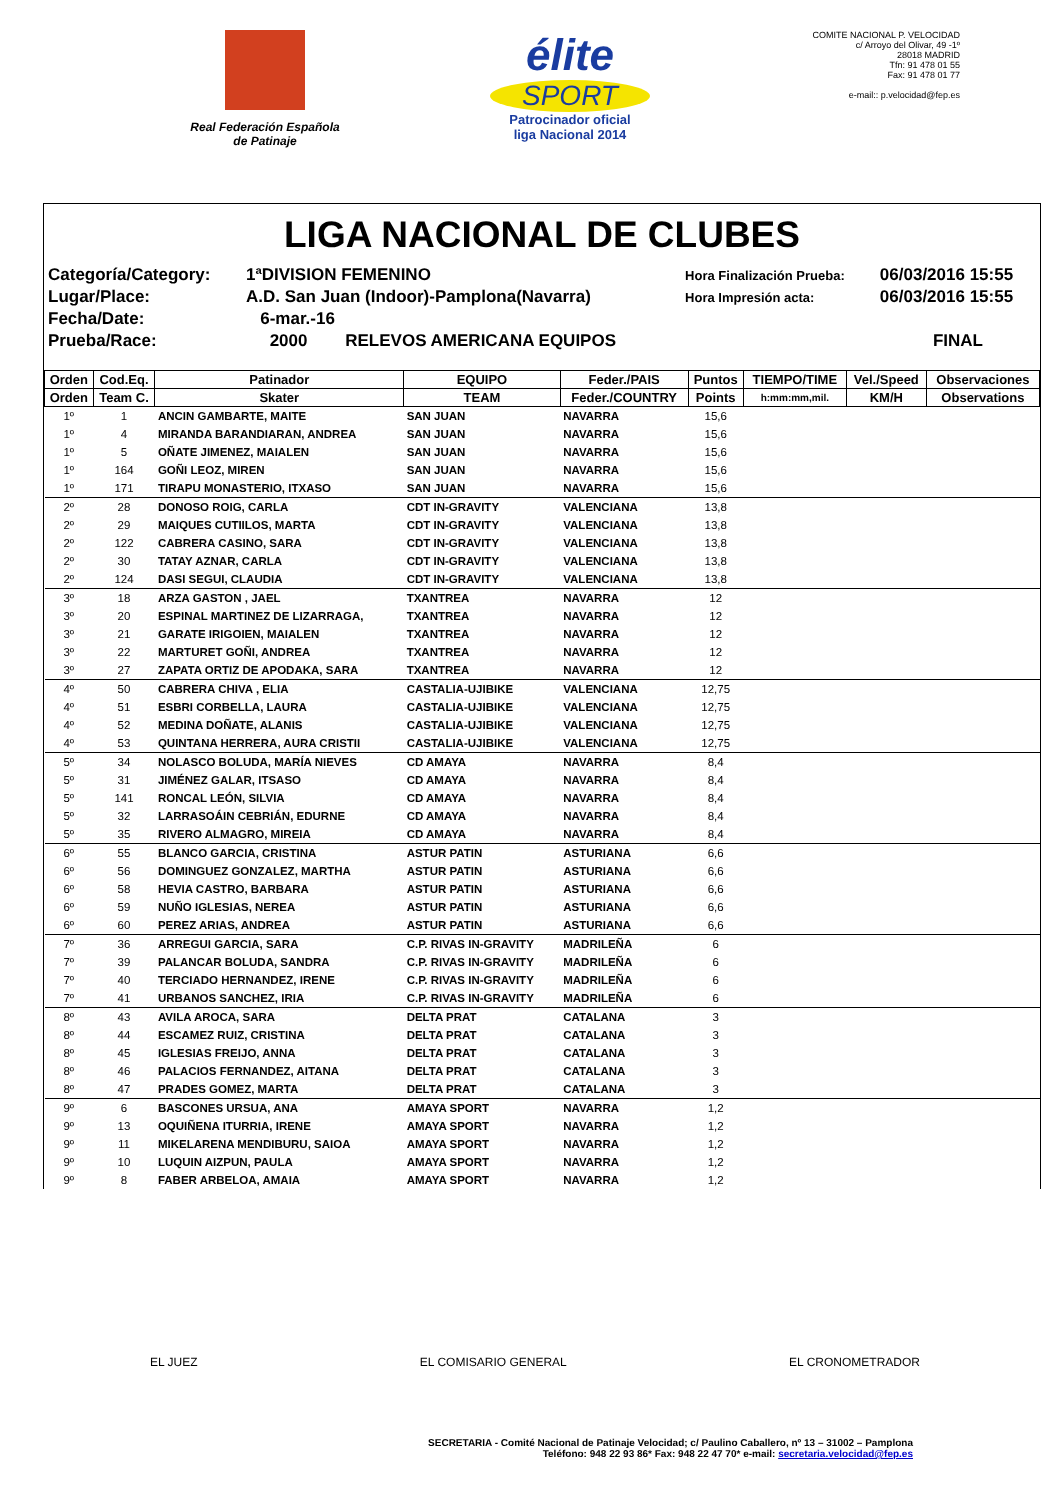Real Federación Española
de Patinaje
élite
SPORT
Patrocinador oficial
liga Nacional 2014
COMITE NACIONAL P. VELOCIDAD
c/ Arroyo del Olivar, 49 -1º
28018 MADRID
Tfn: 91 478 01 55
Fax: 91 478 01 77
e-mail:: p.velocidad@fep.es
LIGA NACIONAL DE CLUBES
| Categoría/Category: | 1ªDIVISION FEMENINO | Hora Finalización Prueba: | 06/03/2016 15:55 |
| Lugar/Place: | A.D. San Juan (Indoor)-Pamplona(Navarra) | Hora Impresión acta: | 06/03/2016 15:55 |
| Fecha/Date: | 6-mar.-16 | | |
| Prueba/Race: | 2000 RELEVOS AMERICANA EQUIPOS | | FINAL |
| Orden | Cod.Eq. | Patinador | EQUIPO | Feder./PAIS | Puntos | TIEMPO/TIME | Vel./Speed | Observaciones |
| --- | --- | --- | --- | --- | --- | --- | --- | --- |
| Orden | Team C. | Skater | TEAM | Feder./COUNTRY | Points | h:mm:mm,mil. | KM/H | Observations |
| 1º | 1 | ANCIN GAMBARTE, MAITE | SAN JUAN | NAVARRA | 15,6 | | | |
| 1º | 4 | MIRANDA BARANDIARAN, ANDREA | SAN JUAN | NAVARRA | 15,6 | | | |
| 1º | 5 | OÑATE JIMENEZ, MAIALEN | SAN JUAN | NAVARRA | 15,6 | | | |
| 1º | 164 | GOÑI LEOZ, MIREN | SAN JUAN | NAVARRA | 15,6 | | | |
| 1º | 171 | TIRAPU MONASTERIO, ITXASO | SAN JUAN | NAVARRA | 15,6 | | | |
| 2º | 28 | DONOSO ROIG, CARLA | CDT IN-GRAVITY | VALENCIANA | 13,8 | | | |
| 2º | 29 | MAIQUES CUTIILOS, MARTA | CDT IN-GRAVITY | VALENCIANA | 13,8 | | | |
| 2º | 122 | CABRERA CASINO, SARA | CDT IN-GRAVITY | VALENCIANA | 13,8 | | | |
| 2º | 30 | TATAY AZNAR, CARLA | CDT IN-GRAVITY | VALENCIANA | 13,8 | | | |
| 2º | 124 | DASI SEGUI, CLAUDIA | CDT IN-GRAVITY | VALENCIANA | 13,8 | | | |
| 3º | 18 | ARZA GASTON , JAEL | TXANTREA | NAVARRA | 12 | | | |
| 3º | 20 | ESPINAL MARTINEZ DE LIZARRAGA, | TXANTREA | NAVARRA | 12 | | | |
| 3º | 21 | GARATE IRIGOIEN, MAIALEN | TXANTREA | NAVARRA | 12 | | | |
| 3º | 22 | MARTURET GOÑI, ANDREA | TXANTREA | NAVARRA | 12 | | | |
| 3º | 27 | ZAPATA ORTIZ DE APODAKA, SARA | TXANTREA | NAVARRA | 12 | | | |
| 4º | 50 | CABRERA CHIVA , ELIA | CASTALIA-UJIBIKE | VALENCIANA | 12,75 | | | |
| 4º | 51 | ESBRI CORBELLA, LAURA | CASTALIA-UJIBIKE | VALENCIANA | 12,75 | | | |
| 4º | 52 | MEDINA DOÑATE, ALANIS | CASTALIA-UJIBIKE | VALENCIANA | 12,75 | | | |
| 4º | 53 | QUINTANA HERRERA, AURA CRISTII | CASTALIA-UJIBIKE | VALENCIANA | 12,75 | | | |
| 5º | 34 | NOLASCO BOLUDA, MARÍA NIEVES | CD AMAYA | NAVARRA | 8,4 | | | |
| 5º | 31 | JIMÉNEZ GALAR, ITSASO | CD AMAYA | NAVARRA | 8,4 | | | |
| 5º | 141 | RONCAL LEÓN, SILVIA | CD AMAYA | NAVARRA | 8,4 | | | |
| 5º | 32 | LARRASOÁIN CEBRIÁN, EDURNE | CD AMAYA | NAVARRA | 8,4 | | | |
| 5º | 35 | RIVERO ALMAGRO, MIREIA | CD AMAYA | NAVARRA | 8,4 | | | |
| 6º | 55 | BLANCO GARCIA, CRISTINA | ASTUR PATIN | ASTURIANA | 6,6 | | | |
| 6º | 56 | DOMINGUEZ GONZALEZ, MARTHA | ASTUR PATIN | ASTURIANA | 6,6 | | | |
| 6º | 58 | HEVIA CASTRO, BARBARA | ASTUR PATIN | ASTURIANA | 6,6 | | | |
| 6º | 59 | NUÑO IGLESIAS, NEREA | ASTUR PATIN | ASTURIANA | 6,6 | | | |
| 6º | 60 | PEREZ ARIAS, ANDREA | ASTUR PATIN | ASTURIANA | 6,6 | | | |
| 7º | 36 | ARREGUI GARCIA, SARA | C.P. RIVAS IN-GRAVITY | MADRILEÑA | 6 | | | |
| 7º | 39 | PALANCAR BOLUDA, SANDRA | C.P. RIVAS IN-GRAVITY | MADRILEÑA | 6 | | | |
| 7º | 40 | TERCIADO HERNANDEZ, IRENE | C.P. RIVAS IN-GRAVITY | MADRILEÑA | 6 | | | |
| 7º | 41 | URBANOS SANCHEZ, IRIA | C.P. RIVAS IN-GRAVITY | MADRILEÑA | 6 | | | |
| 8º | 43 | AVILA AROCA, SARA | DELTA PRAT | CATALANA | 3 | | | |
| 8º | 44 | ESCAMEZ RUIZ, CRISTINA | DELTA PRAT | CATALANA | 3 | | | |
| 8º | 45 | IGLESIAS FREIJO, ANNA | DELTA PRAT | CATALANA | 3 | | | |
| 8º | 46 | PALACIOS FERNANDEZ, AITANA | DELTA PRAT | CATALANA | 3 | | | |
| 8º | 47 | PRADES GOMEZ, MARTA | DELTA PRAT | CATALANA | 3 | | | |
| 9º | 6 | BASCONES URSUA, ANA | AMAYA SPORT | NAVARRA | 1,2 | | | |
| 9º | 13 | OQUIÑENA ITURRIA, IRENE | AMAYA SPORT | NAVARRA | 1,2 | | | |
| 9º | 11 | MIKELARENA MENDIBURU, SAIOA | AMAYA SPORT | NAVARRA | 1,2 | | | |
| 9º | 10 | LUQUIN AIZPUN, PAULA | AMAYA SPORT | NAVARRA | 1,2 | | | |
| 9º | 8 | FABER ARBELOA, AMAIA | AMAYA SPORT | NAVARRA | 1,2 | | | |
EL JUEZ EL COMISARIO GENERAL EL CRONOMETRADOR
SECRETARIA - Comité Nacional de Patinaje Velocidad; c/ Paulino Caballero, nº 13 – 31002 – Pamplona
Teléfono: 948 22 93 86* Fax: 948 22 47 70* e-mail: secretaria.velocidad@fep.es